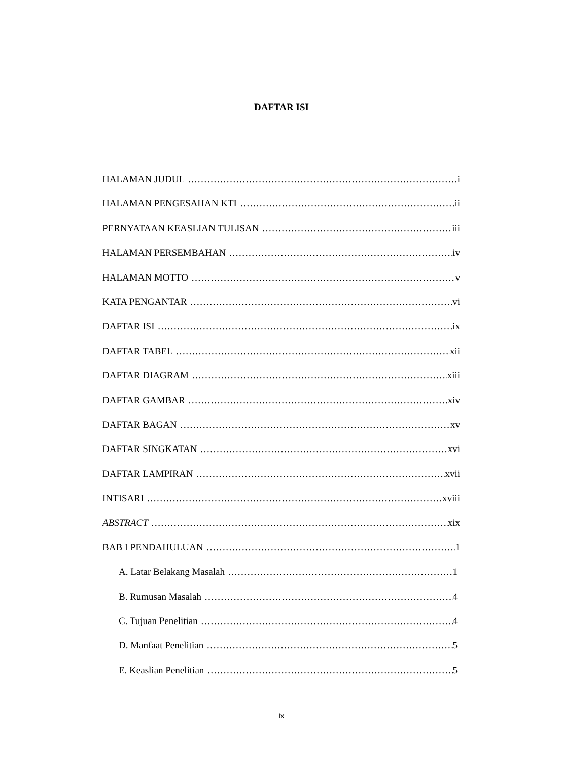DAFTAR ISI
HALAMAN JUDUL i
HALAMAN PENGESAHAN KTI ii
PERNYATAAN KEASLIAN TULISAN iii
HALAMAN PERSEMBAHAN iv
HALAMAN MOTTO v
KATA PENGANTAR vi
DAFTAR ISI ix
DAFTAR TABEL xii
DAFTAR DIAGRAM xiii
DAFTAR GAMBAR xiv
DAFTAR BAGAN xv
DAFTAR SINGKATAN xvi
DAFTAR LAMPIRAN xvii
INTISARI xviii
ABSTRACT xix
BAB I PENDAHULUAN 1
A. Latar Belakang Masalah 1
B. Rumusan Masalah 4
C. Tujuan Penelitian 4
D. Manfaat Penelitian 5
E. Keaslian Penelitian 5
ix